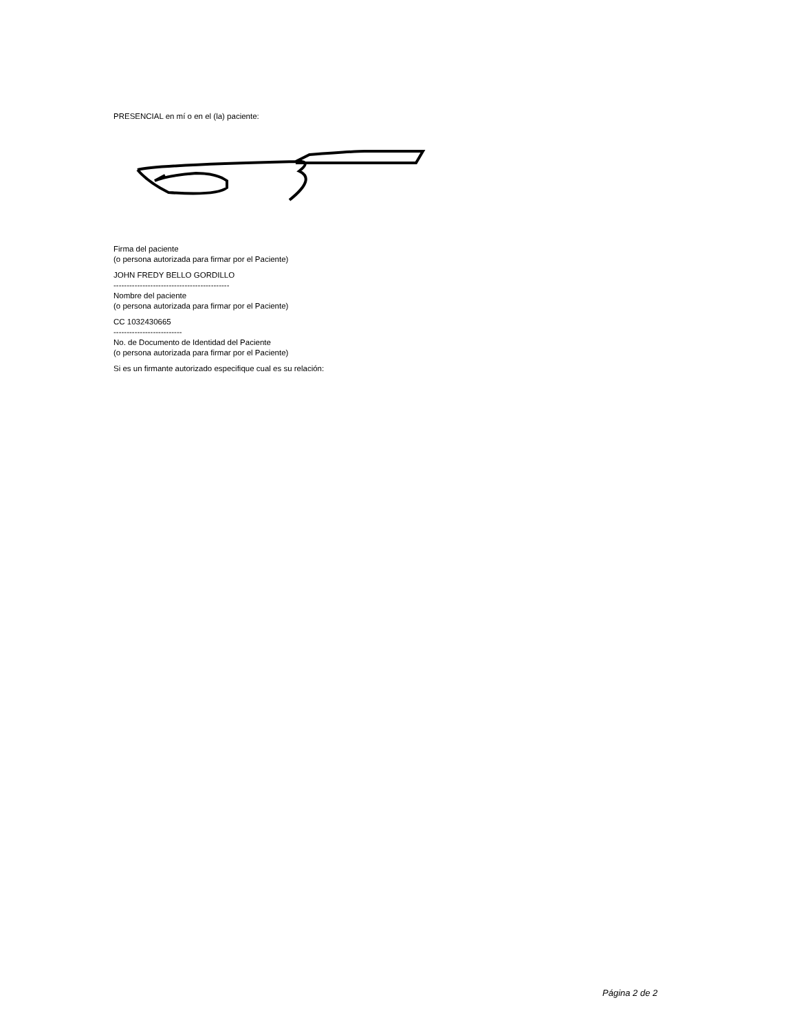PRESENCIAL en mí o en el (la) paciente:
Firma del paciente
(o persona autorizada para firmar por el Paciente)
JOHN FREDY BELLO GORDILLO
--------------------------------------------
Nombre del paciente
(o persona autorizada para firmar por el Paciente)
CC 1032430665
--------------------------
No. de Documento de Identidad del Paciente
(o persona autorizada para firmar por el Paciente)
Si es un firmante autorizado especifique cual es su relación:
Página 2 de 2